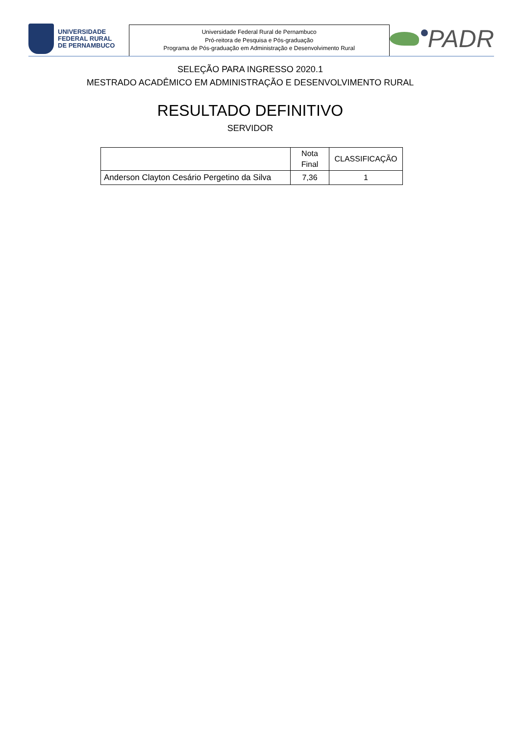UNIVERSIDADE
FEDERAL RURAL
DE PERNAMBUCO
Universidade Federal Rural de Pernambuco
Pró-reitora de Pesquisa e Pós-graduação
Programa de Pós-graduação em Administração e Desenvolvimento Rural
PADR
SELEÇÃO PARA INGRESSO 2020.1
MESTRADO ACADÊMICO EM ADMINISTRAÇÃO E DESENVOLVIMENTO RURAL
RESULTADO DEFINITIVO
SERVIDOR
| | Nota Final | CLASSIFICAÇÃO |
| --- | --- | --- |
| Anderson Clayton Cesário Pergetino da Silva | 7,36 | 1 |